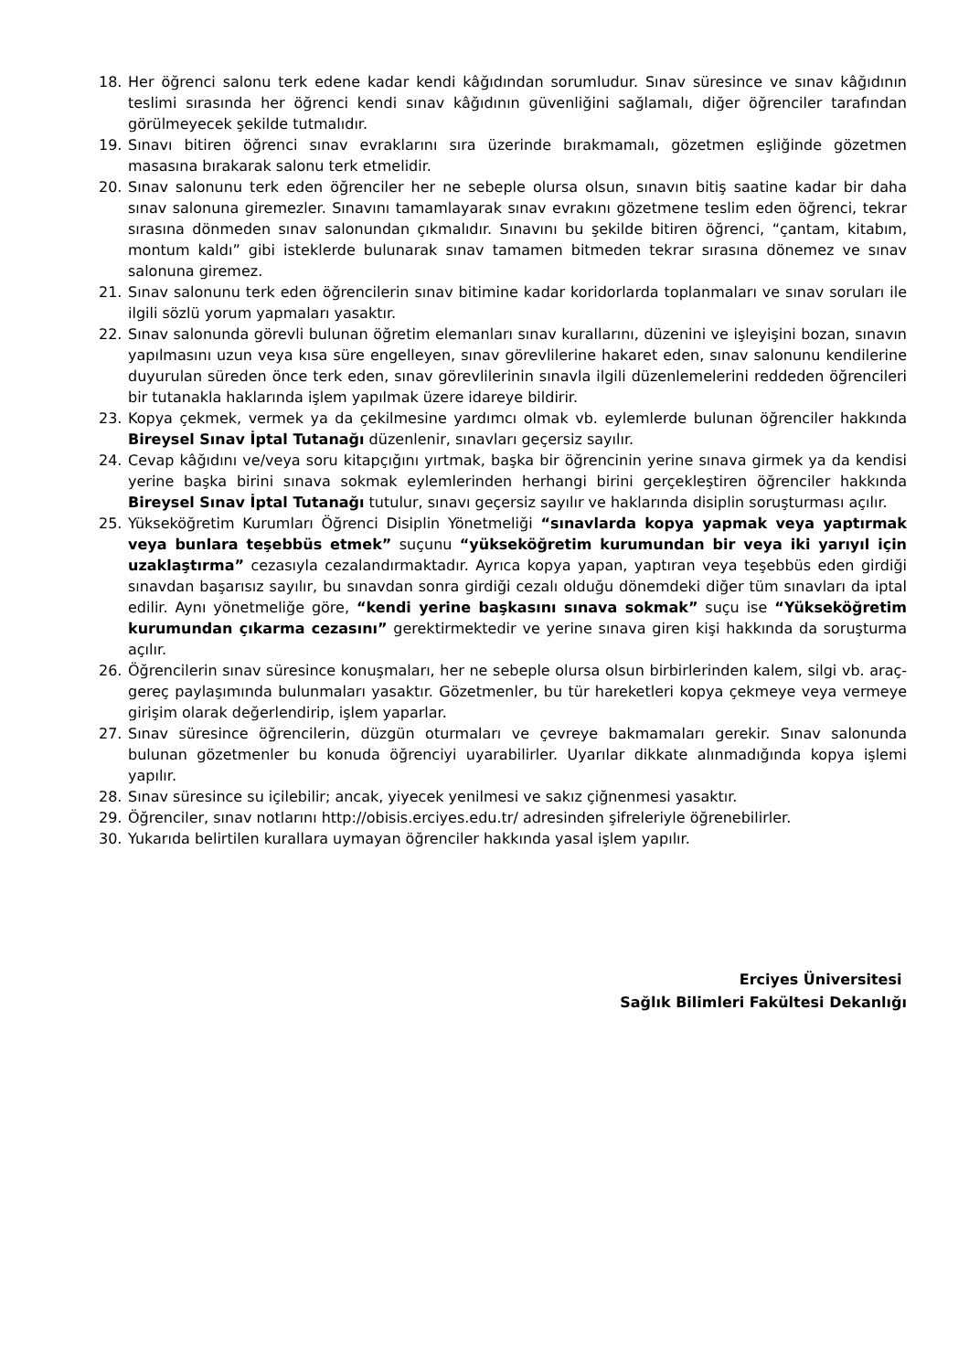18. Her öğrenci salonu terk edene kadar kendi kâğıdından sorumludur. Sınav süresince ve sınav kâğıdının teslimi sırasında her öğrenci kendi sınav kâğıdının güvenliğini sağlamalı, diğer öğrenciler tarafından görülmeyecek şekilde tutmalıdır.
19. Sınavı bitiren öğrenci sınav evraklarını sıra üzerinde bırakmamalı, gözetmen eşliğinde gözetmen masasına bırakarak salonu terk etmelidir.
20. Sınav salonunu terk eden öğrenciler her ne sebeple olursa olsun, sınavın bitiş saatine kadar bir daha sınav salonuna giremezler. Sınavını tamamlayarak sınav evrakını gözetmene teslim eden öğrenci, tekrar sırasına dönmeden sınav salonundan çıkmalıdır. Sınavını bu şekilde bitiren öğrenci, “çantam, kitabım, montum kaldı” gibi isteklerde bulunarak sınav tamamen bitmeden tekrar sırasına dönemez ve sınav salonuna giremez.
21. Sınav salonunu terk eden öğrencilerin sınav bitimine kadar koridorlarda toplanmaları ve sınav soruları ile ilgili sözlü yorum yapmaları yasaktır.
22. Sınav salonunda görevli bulunan öğretim elemanları sınav kurallarını, düzenini ve işleyişini bozan, sınavın yapılmasını uzun veya kısa süre engelleyen, sınav görevlilerine hakaret eden, sınav salonunu kendilerine duyurulan süreden önce terk eden, sınav görevlilerinin sınavla ilgili düzenlemelerini reddeden öğrencileri bir tutanakla haklarında işlem yapılmak üzere idareye bildirir.
23. Kopya çekmek, vermek ya da çekilmesine yardımcı olmak vb. eylemlerde bulunan öğrenciler hakkında Bireysel Sınav İptal Tutanağı düzenlenir, sınavları geçersiz sayılır.
24. Cevap kâğıdını ve/veya soru kitapçığını yırtmak, başka bir öğrencinin yerine sınava girmek ya da kendisi yerine başka birini sınava sokmak eylemlerinden herhangi birini gerçekleştiren öğrenciler hakkında Bireysel Sınav İptal Tutanağı tutulur, sınavı geçersiz sayılır ve haklarında disiplin soruşturması açılır.
25. Yükseköğretim Kurumları Öğrenci Disiplin Yönetmeliği “sınavlarda kopya yapmak veya yaptırmak veya bunlara teşebbüs etmek” suçunu “yükseköğretim kurumundan bir veya iki yarıyıl için uzaklaştırma” cezasıyla cezalandırmaktadır. Ayrıca kopya yapan, yaptıran veya teşebbüs eden girdiği sınavdan başarısız sayılır, bu sınavdan sonra girdiği cezalı olduğu dönemdeki diğer tüm sınavları da iptal edilir. Aynı yönetmeliğe göre, “kendi yerine başkasını sınava sokmak” suçu ise “Yükseköğretim kurumundan çıkarma cezasını” gerektirmektedir ve yerine sınava giren kişi hakkında da soruşturma açılır.
26. Öğrencilerin sınav süresince konuşmaları, her ne sebeple olursa olsun birbirlerinden kalem, silgi vb. araç-gereç paylaşımında bulunmaları yasaktır. Gözetmenler, bu tür hareketleri kopya çekmeye veya vermeye girişim olarak değerlendirip, işlem yaparlar.
27. Sınav süresince öğrencilerin, düzgün oturmaları ve çevreye bakmamaları gerekir. Sınav salonunda bulunan gözetmenler bu konuda öğrenciyi uyarabilirler. Uyarılar dikkate alınmadığında kopya işlemi yapılır.
28. Sınav süresince su içilebilir; ancak, yiyecek yenilmesi ve sakız çiğnenmesi yasaktır.
29. Öğrenciler, sınav notlarını http://obisis.erciyes.edu.tr/ adresinden şifreleriyle öğrenebilirler.
30. Yukarıda belirtilen kurallara uymayan öğrenciler hakkında yasal işlem yapılır.
Erciyes Üniversitesi
Sağlık Bilimleri Fakültesi Dekanlığı